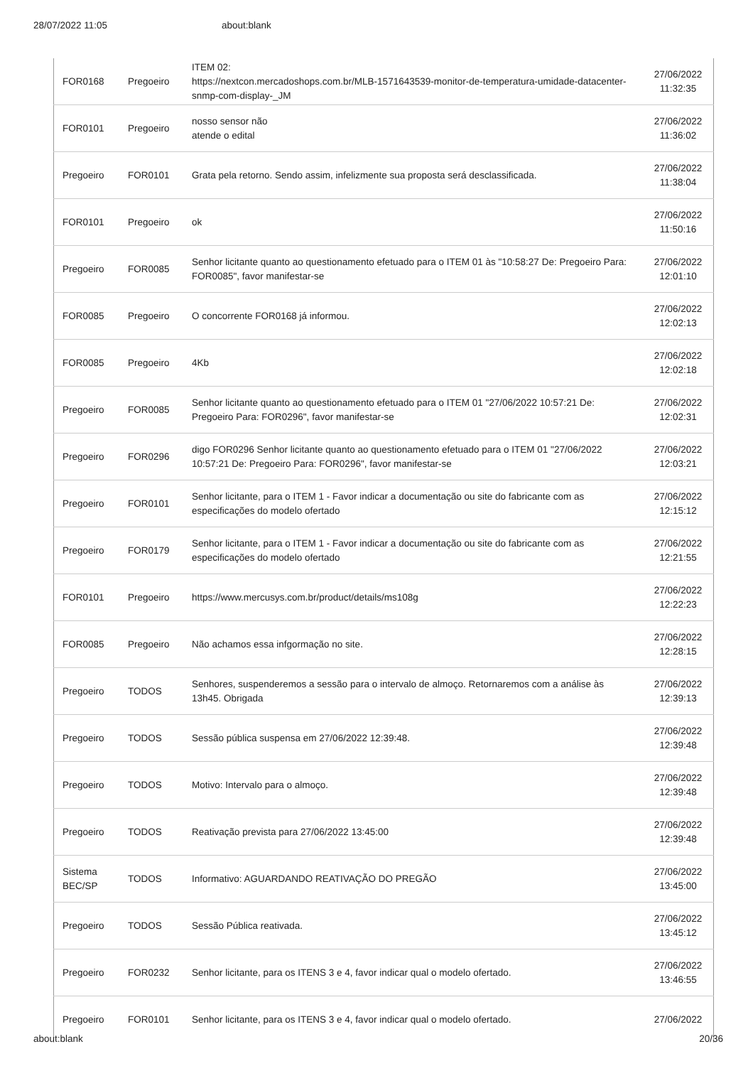28/07/2022 11:05 about:blank
| FOR0168 | Pregoeiro | ITEM 02: https://nextcon.mercadoshops.com.br/MLB-1571643539-monitor-de-temperatura-umidade-datacenter-snmp-com-display-_JM | 27/06/2022 11:32:35 |
| FOR0101 | Pregoeiro | nosso sensor não atende o edital | 27/06/2022 11:36:02 |
| Pregoeiro | FOR0101 | Grata pela retorno. Sendo assim, infelizmente sua proposta será desclassificada. | 27/06/2022 11:38:04 |
| FOR0101 | Pregoeiro | ok | 27/06/2022 11:50:16 |
| Pregoeiro | FOR0085 | Senhor licitante quanto ao questionamento efetuado para o ITEM 01 às "10:58:27 De: Pregoeiro Para: FOR0085", favor manifestar-se | 27/06/2022 12:01:10 |
| FOR0085 | Pregoeiro | O concorrente FOR0168 já informou. | 27/06/2022 12:02:13 |
| FOR0085 | Pregoeiro | 4Kb | 27/06/2022 12:02:18 |
| Pregoeiro | FOR0085 | Senhor licitante quanto ao questionamento efetuado para o ITEM 01 "27/06/2022 10:57:21 De: Pregoeiro Para: FOR0296", favor manifestar-se | 27/06/2022 12:02:31 |
| Pregoeiro | FOR0296 | digo FOR0296 Senhor licitante quanto ao questionamento efetuado para o ITEM 01 "27/06/2022 10:57:21 De: Pregoeiro Para: FOR0296", favor manifestar-se | 27/06/2022 12:03:21 |
| Pregoeiro | FOR0101 | Senhor licitante, para o ITEM 1 - Favor indicar a documentação ou site do fabricante com as especificações do modelo ofertado | 27/06/2022 12:15:12 |
| Pregoeiro | FOR0179 | Senhor licitante, para o ITEM 1 - Favor indicar a documentação ou site do fabricante com as especificações do modelo ofertado | 27/06/2022 12:21:55 |
| FOR0101 | Pregoeiro | https://www.mercusys.com.br/product/details/ms108g | 27/06/2022 12:22:23 |
| FOR0085 | Pregoeiro | Não achamos essa infgormação no site. | 27/06/2022 12:28:15 |
| Pregoeiro | TODOS | Senhores, suspenderemos a sessão para o intervalo de almoço. Retornaremos com a análise às 13h45. Obrigada | 27/06/2022 12:39:13 |
| Pregoeiro | TODOS | Sessão pública suspensa em 27/06/2022 12:39:48. | 27/06/2022 12:39:48 |
| Pregoeiro | TODOS | Motivo: Intervalo para o almoço. | 27/06/2022 12:39:48 |
| Pregoeiro | TODOS | Reativação prevista para 27/06/2022 13:45:00 | 27/06/2022 12:39:48 |
| Sistema BEC/SP | TODOS | Informativo: AGUARDANDO REATIVAÇÃO DO PREGÃO | 27/06/2022 13:45:00 |
| Pregoeiro | TODOS | Sessão Pública reativada. | 27/06/2022 13:45:12 |
| Pregoeiro | FOR0232 | Senhor licitante, para os ITENS 3 e 4, favor indicar qual o modelo ofertado. | 27/06/2022 13:46:55 |
| Pregoeiro | FOR0101 | Senhor licitante, para os ITENS 3 e 4, favor indicar qual o modelo ofertado. | 27/06/2022 |
about:blank 20/36